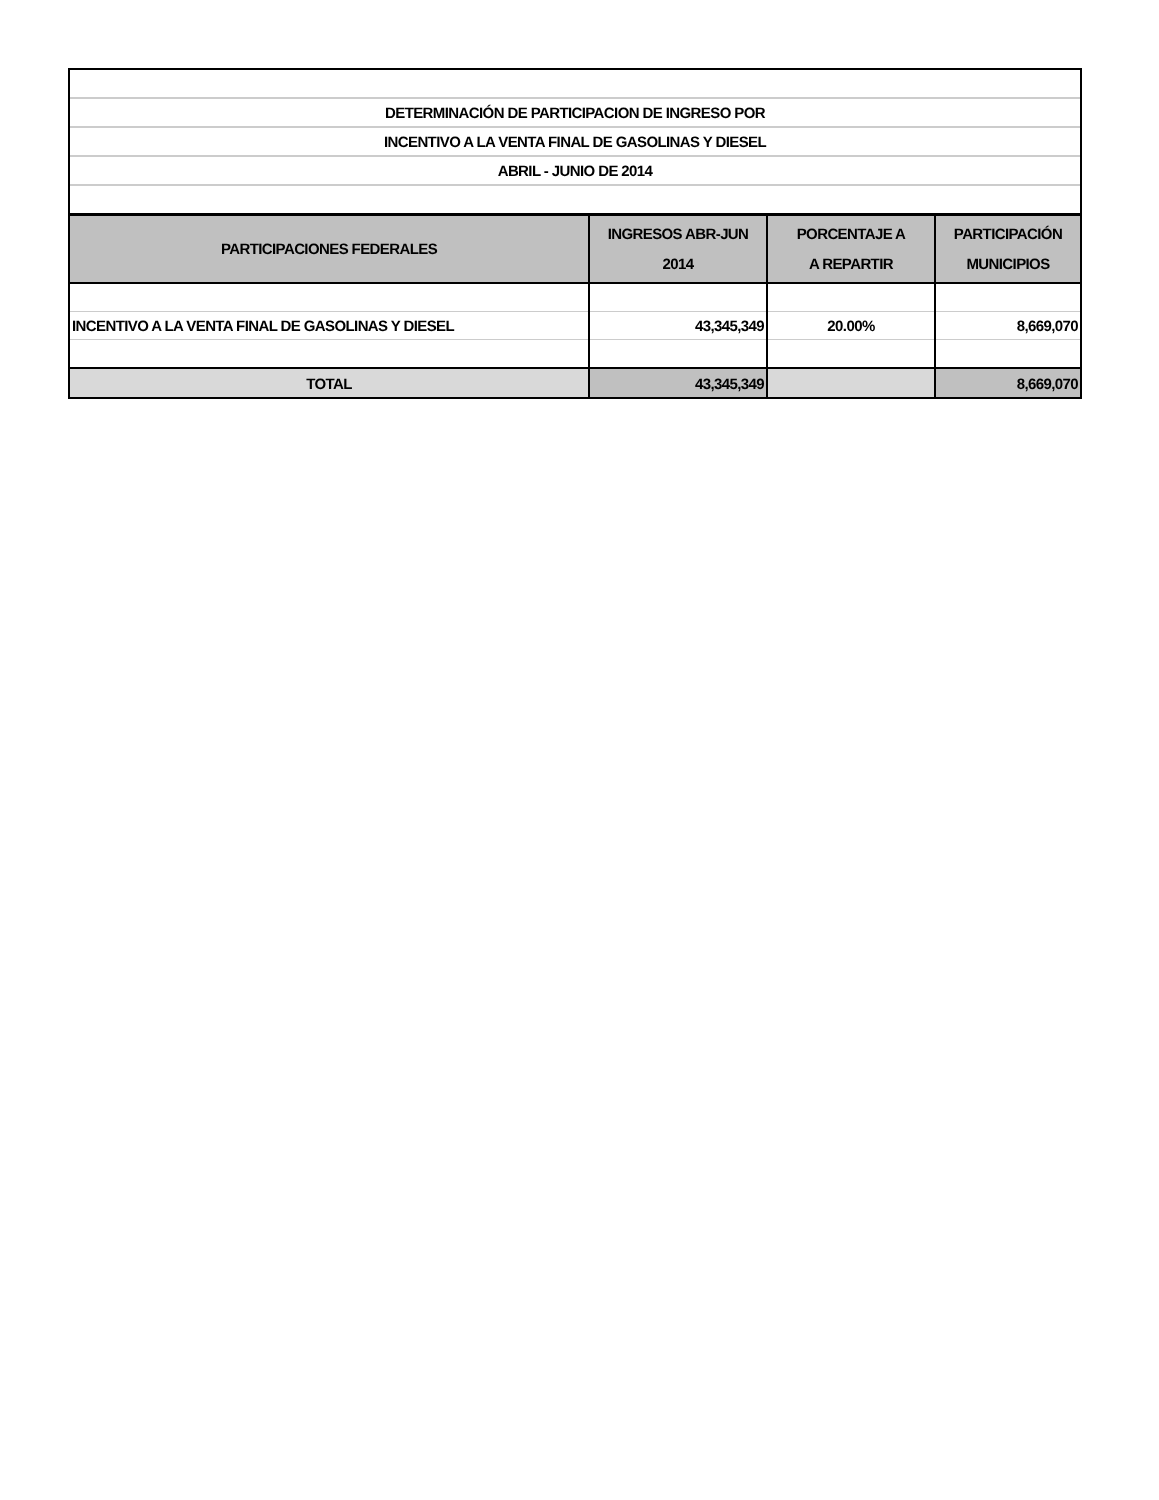| DETERMINACIÓN DE PARTICIPACION DE INGRESO POR | | | |
| INCENTIVO A LA VENTA FINAL DE GASOLINAS Y DIESEL | | | |
| ABRIL - JUNIO DE 2014 | | | |
| PARTICIPACIONES FEDERALES | INGRESOS ABR-JUN 2014 | PORCENTAJE A A REPARTIR | PARTICIPACIÓN MUNICIPIOS |
| INCENTIVO A LA VENTA FINAL DE GASOLINAS Y DIESEL | 43,345,349 | 20.00% | 8,669,070 |
| TOTAL | 43,345,349 | | 8,669,070 |